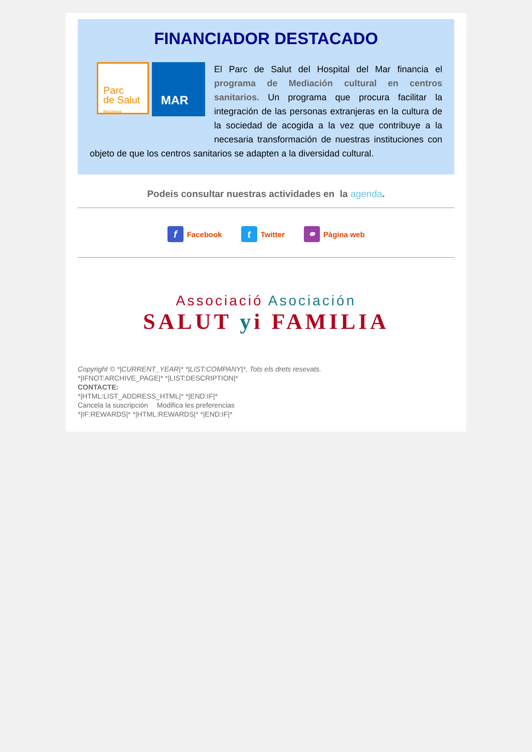FINANCIADOR DESTACADO
Parc
de Salut
Barcelona
MAR
El Parc de Salut del Hospital del Mar financia el programa de Mediación cultural en centros sanitarios. Un programa que procura facilitar la integración de las personas extranjeras en la cultura de la sociedad de acogida a la vez que contribuye a la necesaria transformación de nuestras instituciones con objeto de que los centros sanitarios se adapten a la diversidad cultural.
Podeis consultar nuestras actividades en la agenda.
f Facebook t Twitter ⚭ Pàgina web
Associació Asociación
SALUT yi FAMILIA
Copyright © *|CURRENT_YEAR|* *|LIST:COMPANY|*, Tots els drets resevats.
*|IFNOT:ARCHIVE_PAGE|* *|LIST:DESCRIPTION|*
CONTACTE:
*|HTML:LIST_ADDRESS_HTML|* *|END:IF|*
Cancela la suscripción Modifica les preferencias
*|IF:REWARDS|* *|HTML:REWARDS|* *|END:IF|*